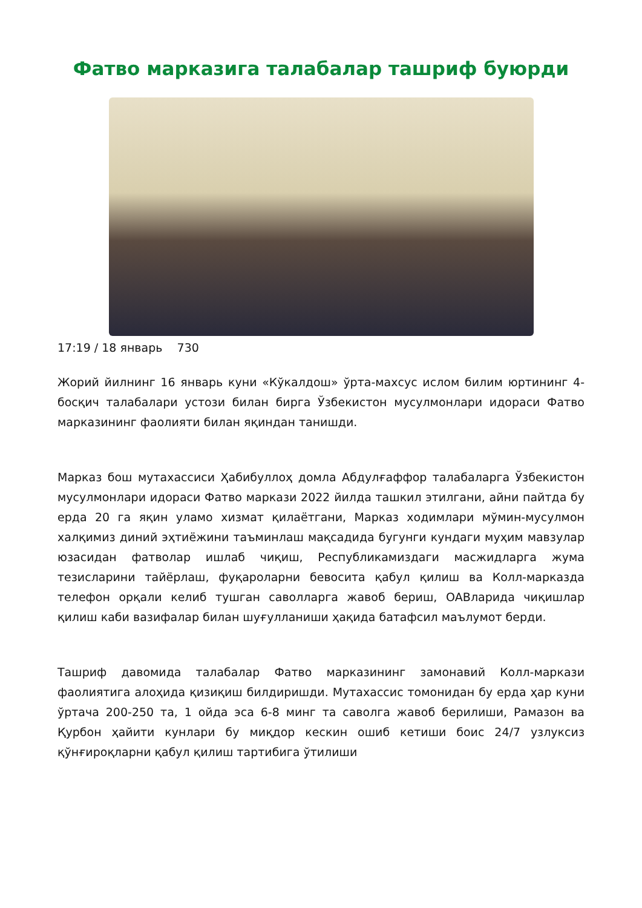Фатво марказига талабалар ташриф буюрди
17:19 / 18 январь 730
Жорий йилнинг 16 январь куни «Кўкалдош» ўрта-махсус ислом билим юртининг 4-босқич талабалари устози билан бирга Ўзбекистон мусулмонлари идораси Фатво марказининг фаолияти билан яқиндан танишди.
Марказ бош мутахассиси Ҳабибуллоҳ домла Абдулғаффор талабаларга Ўзбекистон мусулмонлари идораси Фатво маркази 2022 йилда ташкил этилгани, айни пайтда бу ерда 20 га яқин уламо хизмат қилаётгани, Марказ ходимлари мўмин-мусулмон халқимиз диний эҳтиёжини таъминлаш мақсадида бугунги кундаги муҳим мавзулар юзасидан фатволар ишлаб чиқиш, Республикамиздаги масжидларга жума тезисларини тайёрлаш, фуқароларни бевосита қабул қилиш ва Колл-марказда телефон орқали келиб тушган саволларга жавоб бериш, ОАВларида чиқишлар қилиш каби вазифалар билан шуғулланиши ҳақида батафсил маълумот берди.
Ташриф давомида талабалар Фатво марказининг замонавий Колл-маркази фаолиятига алоҳида қизиқиш билдиришди. Мутахассис томонидан бу ерда ҳар куни ўртача 200-250 та, 1 ойда эса 6-8 минг та саволга жавоб берилиши, Рамазон ва Қурбон ҳайити кунлари бу миқдор кескин ошиб кетиши боис 24/7 узлуксиз қўнғироқларни қабул қилиш тартибига ўтилиши